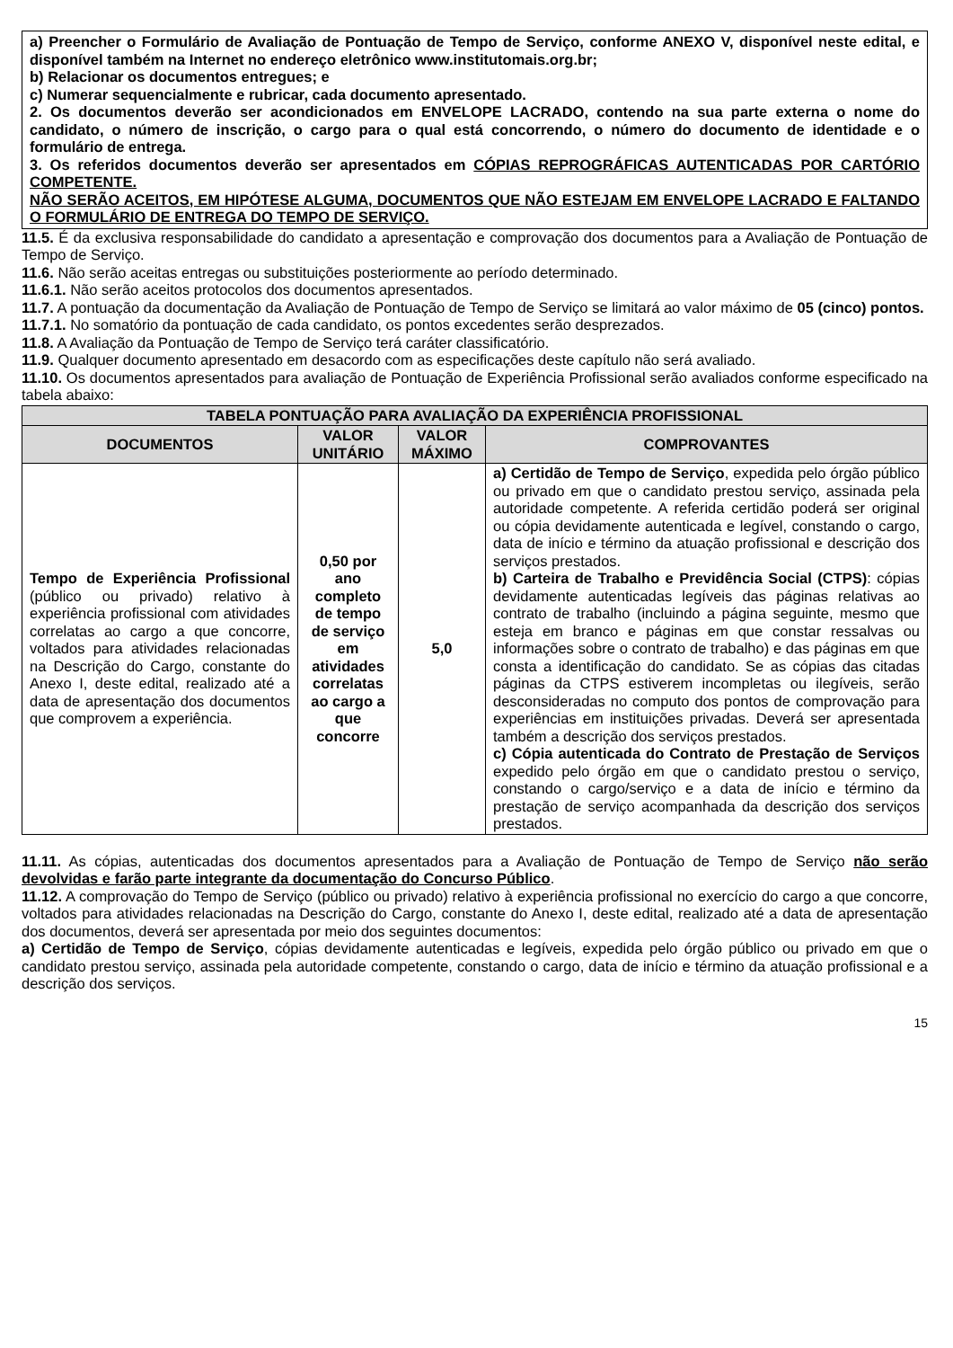a) Preencher o Formulário de Avaliação de Pontuação de Tempo de Serviço, conforme ANEXO V, disponível neste edital, e disponível também na Internet no endereço eletrônico www.institutomais.org.br;
b) Relacionar os documentos entregues; e
c) Numerar sequencialmente e rubricar, cada documento apresentado.
2. Os documentos deverão ser acondicionados em ENVELOPE LACRADO, contendo na sua parte externa o nome do candidato, o número de inscrição, o cargo para o qual está concorrendo, o número do documento de identidade e o formulário de entrega.
3. Os referidos documentos deverão ser apresentados em CÓPIAS REPROGRÁFICAS AUTENTICADAS POR CARTÓRIO COMPETENTE.
NÃO SERÃO ACEITOS, EM HIPÓTESE ALGUMA, DOCUMENTOS QUE NÃO ESTEJAM EM ENVELOPE LACRADO E FALTANDO O FORMULÁRIO DE ENTREGA DO TEMPO DE SERVIÇO.
11.5. É da exclusiva responsabilidade do candidato a apresentação e comprovação dos documentos para a Avaliação de Pontuação de Tempo de Serviço.
11.6. Não serão aceitas entregas ou substituições posteriormente ao período determinado.
11.6.1. Não serão aceitos protocolos dos documentos apresentados.
11.7. A pontuação da documentação da Avaliação de Pontuação de Tempo de Serviço se limitará ao valor máximo de 05 (cinco) pontos.
11.7.1. No somatório da pontuação de cada candidato, os pontos excedentes serão desprezados.
11.8. A Avaliação da Pontuação de Tempo de Serviço terá caráter classificatório.
11.9. Qualquer documento apresentado em desacordo com as especificações deste capítulo não será avaliado.
11.10. Os documentos apresentados para avaliação de Pontuação de Experiência Profissional serão avaliados conforme especificado na tabela abaixo:
| TABELA PONTUAÇÃO PARA AVALIAÇÃO DA EXPERIÊNCIA PROFISSIONAL | | | |
| --- | --- | --- | --- |
| DOCUMENTOS | VALOR UNITÁRIO | VALOR MÁXIMO | COMPROVANTES |
| Tempo de Experiência Profissional (público ou privado) relativo à experiência profissional com atividades correlatas ao cargo a que concorre, voltados para atividades relacionadas na Descrição do Cargo, constante do Anexo I, deste edital, realizado até a data de apresentação dos documentos que comprovem a experiência. | 0,50 por ano completo de tempo de serviço em atividades correlatas ao cargo a que concorre | 5,0 | a) Certidão de Tempo de Serviço , expedida pelo órgão público ou privado em que o candidato prestou serviço, assinada pela autoridade competente. A referida certidão poderá ser original ou cópia devidamente autenticada e legível, constando o cargo, data de início e término da atuação profissional e descrição dos serviços prestados. b) Carteira de Trabalho e Previdência Social (CTPS) : cópias devidamente autenticadas legíveis das páginas relativas ao contrato de trabalho (incluindo a página seguinte, mesmo que esteja em branco e páginas em que constar ressalvas ou informações sobre o contrato de trabalho) e das páginas em que consta a identificação do candidato. Se as cópias das citadas páginas da CTPS estiverem incompletas ou ilegíveis, serão desconsideradas no computo dos pontos de comprovação para experiências em instituições privadas. Deverá ser apresentada também a descrição dos serviços prestados. c) Cópia autenticada do Contrato de Prestação de Serviços expedido pelo órgão em que o candidato prestou o serviço, constando o cargo/serviço e a data de início e término da prestação de serviço acompanhada da descrição dos serviços prestados. |
11.11. As cópias, autenticadas dos documentos apresentados para a Avaliação de Pontuação de Tempo de Serviço não serão devolvidas e farão parte integrante da documentação do Concurso Público.
11.12. A comprovação do Tempo de Serviço (público ou privado) relativo à experiência profissional no exercício do cargo a que concorre, voltados para atividades relacionadas na Descrição do Cargo, constante do Anexo I, deste edital, realizado até a data de apresentação dos documentos, deverá ser apresentada por meio dos seguintes documentos:
a) Certidão de Tempo de Serviço, cópias devidamente autenticadas e legíveis, expedida pelo órgão público ou privado em que o candidato prestou serviço, assinada pela autoridade competente, constando o cargo, data de início e término da atuação profissional e a descrição dos serviços.
15